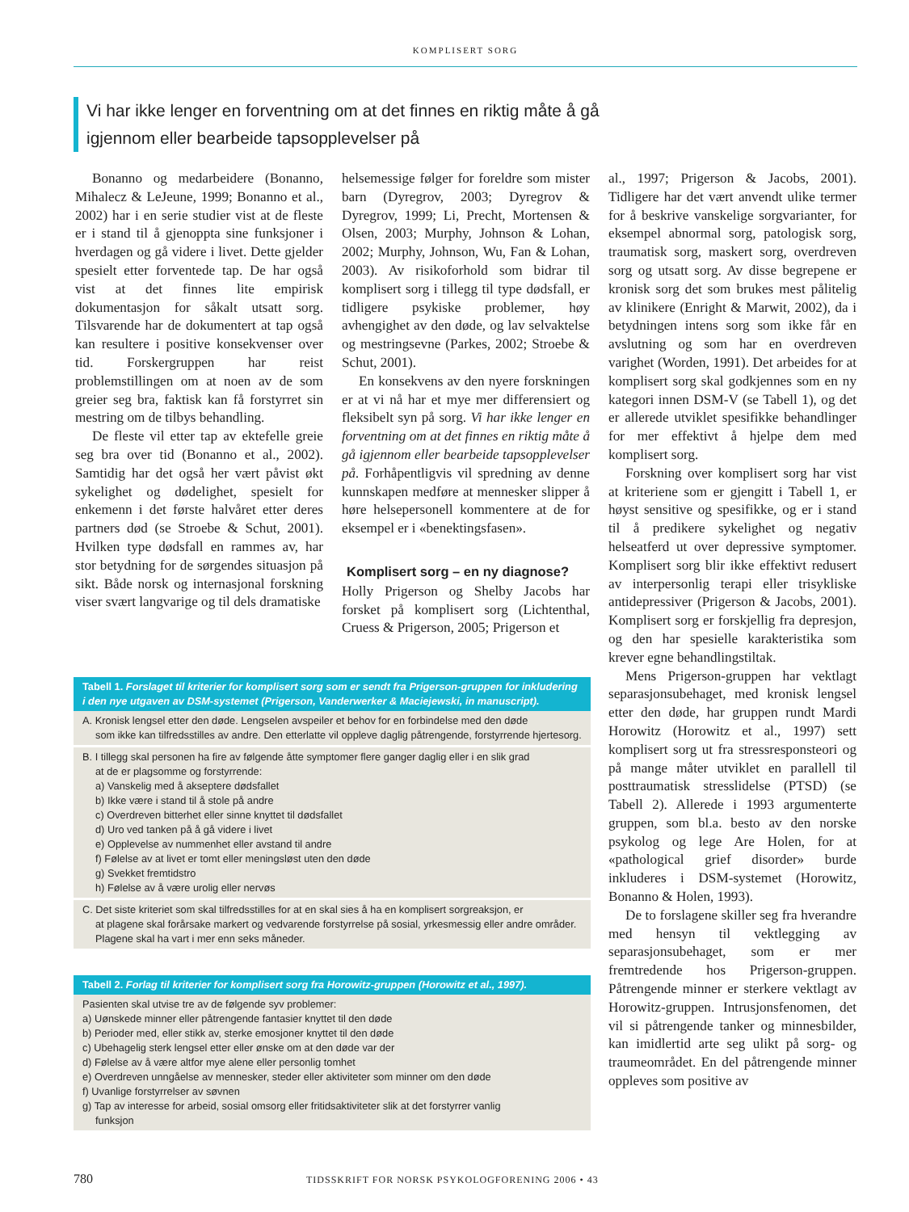KOMPLISERT SORG
Vi har ikke lenger en forventning om at det finnes en riktig måte å gå igjennom eller bearbeide tapsopplevelser på
Bonanno og medarbeidere (Bonanno, Mihalecz & LeJeune, 1999; Bonanno et al., 2002) har i en serie studier vist at de fleste er i stand til å gjenoppta sine funksjoner i hverdagen og gå videre i livet. Dette gjelder spesielt etter forventede tap. De har også vist at det finnes lite empirisk dokumentasjon for såkalt utsatt sorg. Tilsvarende har de dokumentert at tap også kan resultere i positive konsekvenser over tid. Forskergruppen har reist problemstillingen om at noen av de som greier seg bra, faktisk kan få forstyrret sin mestring om de tilbys behandling.
De fleste vil etter tap av ektefelle greie seg bra over tid (Bonanno et al., 2002). Samtidig har det også her vært påvist økt sykelighet og dødelighet, spesielt for enkemenn i det første halvåret etter deres partners død (se Stroebe & Schut, 2001). Hvilken type dødsfall en rammes av, har stor betydning for de sørgendes situasjon på sikt. Både norsk og internasjonal forskning viser svært langvarige og til dels dramatiske
helsemessige følger for foreldre som mister barn (Dyregrov, 2003; Dyregrov & Dyregrov, 1999; Li, Precht, Mortensen & Olsen, 2003; Murphy, Johnson & Lohan, 2002; Murphy, Johnson, Wu, Fan & Lohan, 2003). Av risikoforhold som bidrar til komplisert sorg i tillegg til type dødsfall, er tidligere psykiske problemer, høy avhengighet av den døde, og lav selvaktelse og mestringsevne (Parkes, 2002; Stroebe & Schut, 2001).
En konsekvens av den nyere forskningen er at vi nå har et mye mer differensiert og fleksibelt syn på sorg. Vi har ikke lenger en forventning om at det finnes en riktig måte å gå igjennom eller bearbeide tapsopplevelser på. Forhåpentligvis vil spredning av denne kunnskapen medføre at mennesker slipper å høre helsepersonell kommentere at de for eksempel er i «benektingsfasen».
Komplisert sorg – en ny diagnose?
Holly Prigerson og Shelby Jacobs har forsket på komplisert sorg (Lichtenthal, Cruess & Prigerson, 2005; Prigerson et
al., 1997; Prigerson & Jacobs, 2001). Tidligere har det vært anvendt ulike termer for å beskrive vanskelige sorgvarianter, for eksempel abnormal sorg, patologisk sorg, traumatisk sorg, maskert sorg, overdreven sorg og utsatt sorg. Av disse begrepene er kronisk sorg det som brukes mest pålitelig av klinikere (Enright & Marwit, 2002), da i betydningen intens sorg som ikke får en avslutning og som har en overdreven varighet (Worden, 1991). Det arbeides for at komplisert sorg skal godkjennes som en ny kategori innen DSM-V (se Tabell 1), og det er allerede utviklet spesifikke behandlinger for mer effektivt å hjelpe dem med komplisert sorg.
Forskning over komplisert sorg har vist at kriteriene som er gjengitt i Tabell 1, er høyst sensitive og spesifikke, og er i stand til å predikere sykelighet og negativ helseatferd ut over depressive symptomer. Komplisert sorg blir ikke effektivt redusert av interpersonlig terapi eller trisykliske antidepressiver (Prigerson & Jacobs, 2001). Komplisert sorg er forskjellig fra depresjon, og den har spesielle karakteristika som krever egne behandlingstiltak.
Mens Prigerson-gruppen har vektlagt separasjonsubehaget, med kronisk lengsel etter den døde, har gruppen rundt Mardi Horowitz (Horowitz et al., 1997) sett komplisert sorg ut fra stressresponsteori og på mange måter utviklet en parallell til posttraumatisk stresslidelse (PTSD) (se Tabell 2). Allerede i 1993 argumenterte gruppen, som bl.a. besto av den norske psykolog og lege Are Holen, for at «pathological grief disorder» burde inkluderes i DSM-systemet (Horowitz, Bonanno & Holen, 1993).
De to forslagene skiller seg fra hverandre med hensyn til vektlegging av separasjonsubehaget, som er mer fremtredende hos Prigerson-gruppen. Påtrengende minner er sterkere vektlagt av Horowitz-gruppen. Intrusjonsfenomen, det vil si påtrengende tanker og minnesbilder, kan imidlertid arte seg ulikt på sorg- og traumeområdet. En del påtrengende minner oppleves som positive av
Tabell 1. Forslaget til kriterier for komplisert sorg som er sendt fra Prigerson-gruppen for inkludering i den nye utgaven av DSM-systemet (Prigerson, Vanderwerker & Maciejewski, in manuscript).
A. Kronisk lengsel etter den døde. Lengselen avspeiler et behov for en forbindelse med den døde
som ikke kan tilfredsstilles av andre. Den etterlatte vil oppleve daglig påtrengende, forstyrrende hjertesorg.
B. I tillegg skal personen ha fire av følgende åtte symptomer flere ganger daglig eller i en slik grad
at de er plagsomme og forstyrrende:
a) Vanskelig med å akseptere dødsfallet
b) Ikke være i stand til å stole på andre
c) Overdreven bitterhet eller sinne knyttet til dødsfallet
d) Uro ved tanken på å gå videre i livet
e) Opplevelse av nummenhet eller avstand til andre
f) Følelse av at livet er tomt eller meningsløst uten den døde
g) Svekket fremtidstro
h) Følelse av å være urolig eller nervøs
C. Det siste kriteriet som skal tilfredsstilles for at en skal sies å ha en komplisert sorgreaksjon, er
at plagene skal forårsake markert og vedvarende forstyrrelse på sosial, yrkesmessig eller andre områder. Plagene skal ha vart i mer enn seks måneder.
Tabell 2. Forlag til kriterier for komplisert sorg fra Horowitz-gruppen (Horowitz et al., 1997).
Pasienten skal utvise tre av de følgende syv problemer:
a) Uønskede minner eller påtrengende fantasier knyttet til den døde
b) Perioder med, eller stikk av, sterke emosjoner knyttet til den døde
c) Ubehagelig sterk lengsel etter eller ønske om at den døde var der
d) Følelse av å være altfor mye alene eller personlig tomhet
e) Overdreven unngåelse av mennesker, steder eller aktiviteter som minner om den døde
f) Uvanlige forstyrrelser av søvnen
g) Tap av interesse for arbeid, sosial omsorg eller fritidsaktiviteter slik at det forstyrrer vanlig
funksjon
780 TIDSSKRIFT FOR NORSK PSYKOLOGFORENING 2006 • 43